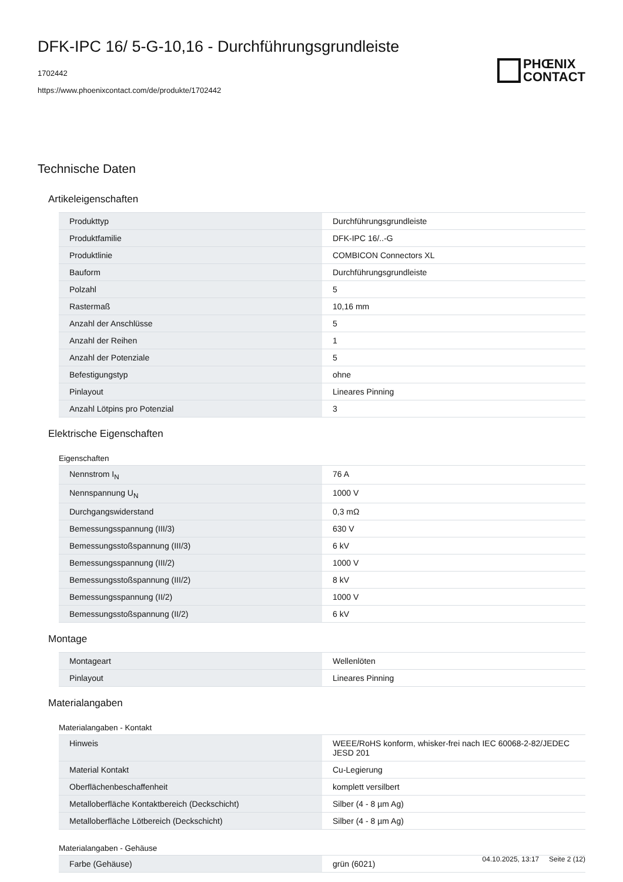DFK-IPC 16/ 5-G-10,16 - Durchführungsgrundleiste
1702442
https://www.phoenixcontact.com/de/produkte/1702442
PHŒNIX
CONTACT
Technische Daten
Artikeleigenschaften
| Produkttyp | Durchführungsgrundleiste |
| Produktfamilie | DFK-IPC 16/..-G |
| Produktlinie | COMBICON Connectors XL |
| Bauform | Durchführungsgrundleiste |
| Polzahl | 5 |
| Rastermaß | 10,16 mm |
| Anzahl der Anschlüsse | 5 |
| Anzahl der Reihen | 1 |
| Anzahl der Potenziale | 5 |
| Befestigungstyp | ohne |
| Pinlayout | Lineares Pinning |
| Anzahl Lötpins pro Potenzial | 3 |
Elektrische Eigenschaften
Eigenschaften
| Nennstrom I<sub>N</sub> | 76 A |
| Nennspannung U<sub>N</sub> | 1000 V |
| Durchgangswiderstand | 0,3 mΩ |
| Bemessungsspannung (III/3) | 630 V |
| Bemessungsstoßspannung (III/3) | 6 kV |
| Bemessungsspannung (III/2) | 1000 V |
| Bemessungsstoßspannung (III/2) | 8 kV |
| Bemessungsspannung (II/2) | 1000 V |
| Bemessungsstoßspannung (II/2) | 6 kV |
Montage
| Montageart | Wellenlöten |
| Pinlayout | Lineares Pinning |
Materialangaben
Materialangaben - Kontakt
| Hinweis | WEEE/RoHS konform, whisker-frei nach IEC 60068-2-82/JEDEC JESD 201 |
| Material Kontakt | Cu-Legierung |
| Oberflächenbeschaffenheit | komplett versilbert |
| Metalloberfläche Kontaktbereich (Deckschicht) | Silber (4 - 8 µm Ag) |
| Metalloberfläche Lötbereich (Deckschicht) | Silber (4 - 8 µm Ag) |
Materialangaben - Gehäuse
| Farbe (Gehäuse) | grün (6021) |
04.10.2025, 13:17 Seite 2 (12)